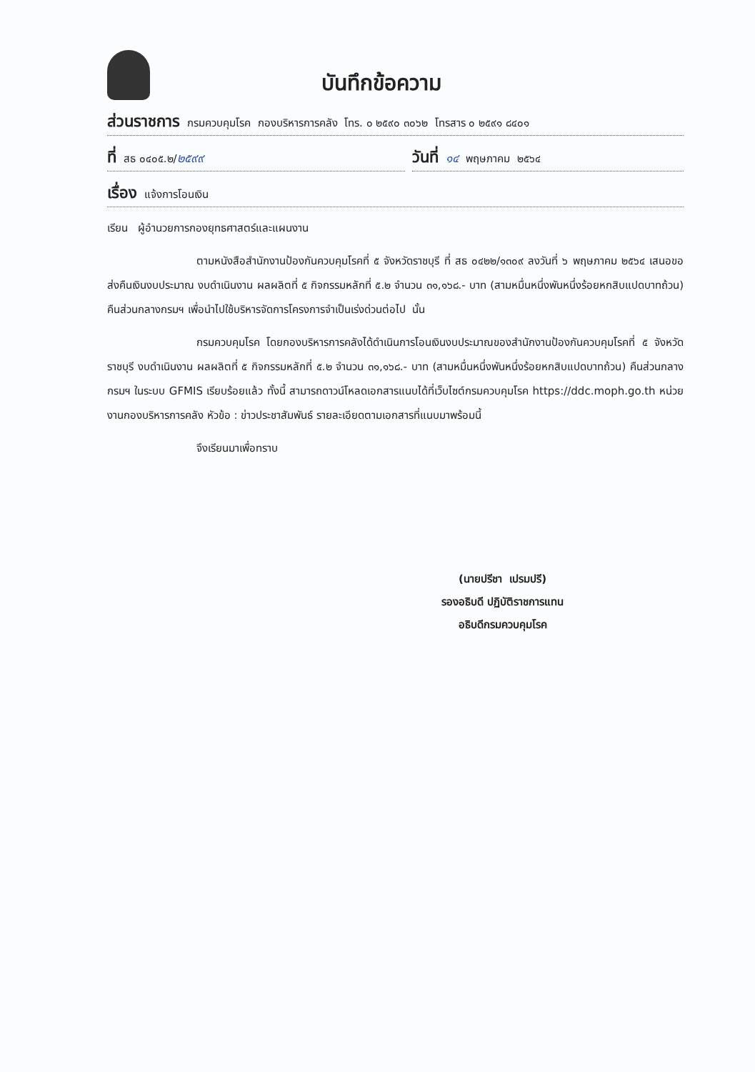บันทึกข้อความ
ส่วนราชการ กรมควบคุมโรค กองบริหารการคลัง โทร. ๐ ๒๕๙๐ ๓๐๖๒ โทรสาร ๐ ๒๕๙๑ ๘๔๐๑
ที่ สธ ๐๔๐๕.๒/ ๒๕๙๙
วันที่ ๑๔ พฤษภาคม ๒๕๖๔
เรื่อง แจ้งการโอนเงิน
เรียน ผู้อำนวยการกองยุทธศาสตร์และแผนงาน
ตามหนังสือสำนักงานป้องกันควบคุมโรคที่ ๕ จังหวัดราชบุรี ที่ สธ ๐๔๒๒/๑๓๐๙ ลงวันที่ ๖ พฤษภาคม ๒๕๖๔ เสนอขอส่งคืนเงินงบประมาณ งบดำเนินงาน ผลผลิตที่ ๕ กิจกรรมหลักที่ ๕.๒ จำนวน ๓๑,๑๖๘.- บาท (สามหมื่นหนึ่งพันหนึ่งร้อยหกสิบแปดบาทถ้วน) คืนส่วนกลางกรมฯ เพื่อนำไปใช้บริหารจัดการโครงการจำเป็นเร่งด่วนต่อไป นั้น
กรมควบคุมโรค โดยกองบริหารการคลังได้ดำเนินการโอนเงินงบประมาณของสำนักงานป้องกันควบคุมโรคที่ ๕ จังหวัดราชบุรี งบดำเนินงาน ผลผลิตที่ ๕ กิจกรรมหลักที่ ๕.๒ จำนวน ๓๑,๑๖๘.- บาท (สามหมื่นหนึ่งพันหนึ่งร้อยหกสิบแปดบาทถ้วน) คืนส่วนกลางกรมฯ ในระบบ GFMIS เรียบร้อยแล้ว ทั้งนี้ สามารถดาวน์โหลดเอกสารแนบได้ที่เว็บไซต์กรมควบคุมโรค https://ddc.moph.go.th หน่วยงานกองบริหารการคลัง หัวข้อ : ข่าวประชาสัมพันธ์ รายละเอียดตามเอกสารที่แนบมาพร้อมนี้
จึงเรียนมาเพื่อทราบ
(นายปรีชา เปรมปรี)
รองอธิบดี ปฏิบัติราชการแทน
อธิบดีกรมควบคุมโรค